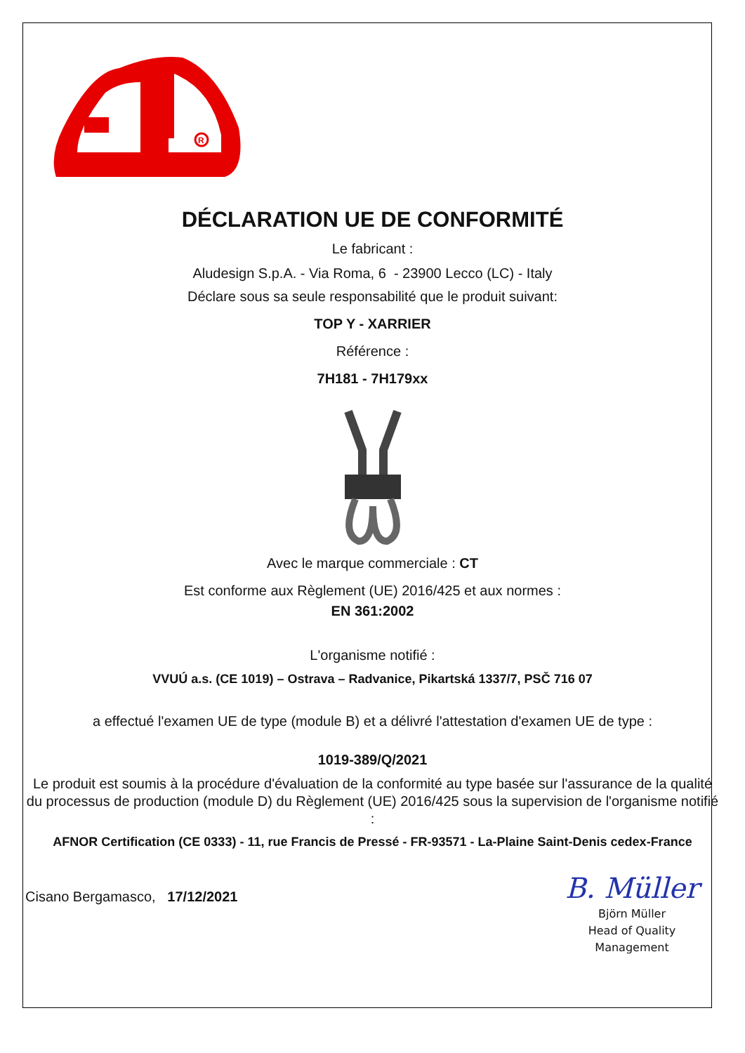R
DÉCLARATION UE DE CONFORMITÉ
Le fabricant :
Aludesign S.p.A. - Via Roma, 6 - 23900 Lecco (LC) - Italy
Déclare sous sa seule responsabilité que le produit suivant:
TOP Y - XARRIER
Référence :
7H181 - 7H179xx
Avec le marque commerciale : CT
Est conforme aux Règlement (UE) 2016/425 et aux normes :
EN 361:2002
L'organisme notifié :
VVUÚ a.s. (CE 1019) – Ostrava – Radvanice, Pikartská 1337/7, PSČ 716 07
a effectué l'examen UE de type (module B) et a délivré l'attestation d'examen UE de type :
1019-389/Q/2021
Le produit est soumis à la procédure d'évaluation de la conformité au type basée sur l'assurance de la qualité du processus de production (module D) du Règlement (UE) 2016/425 sous la supervision de l'organisme notifié :
AFNOR Certification (CE 0333) - 11, rue Francis de Pressé - FR-93571 - La-Plaine Saint-Denis cedex-France
Cisano Bergamasco, 17/12/2021
B. Müller
Björn Müller
Head of Quality
Management